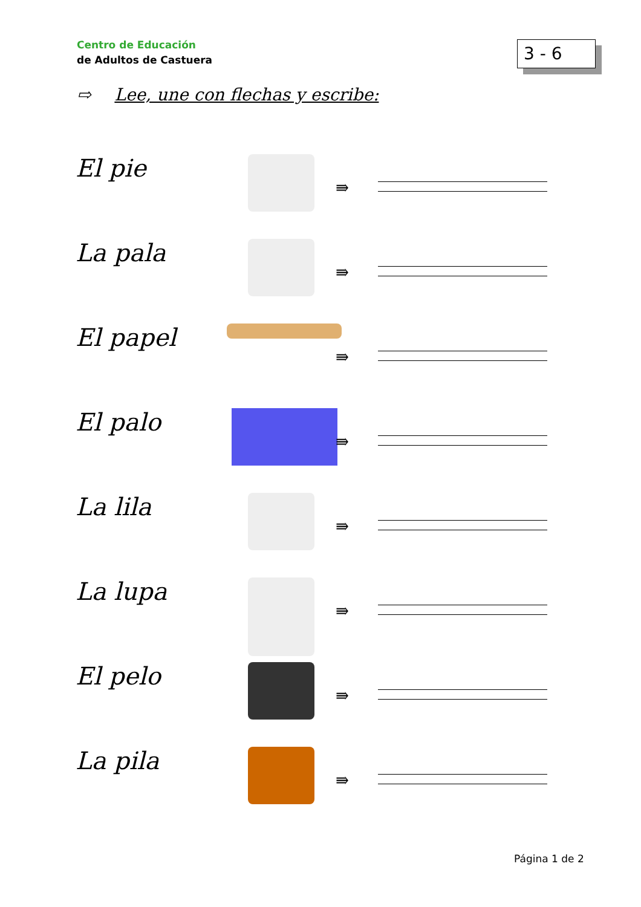Centro de Educación
de Adultos de Castuera
3 - 6
⇨ Lee, une con flechas y escribe:
El pie
⇛
La pala
⇛
El papel
⇛
El palo
⇛
La lila
⇛
La lupa
⇛
El pelo
⇛
La pila
⇛
Página 1 de 2